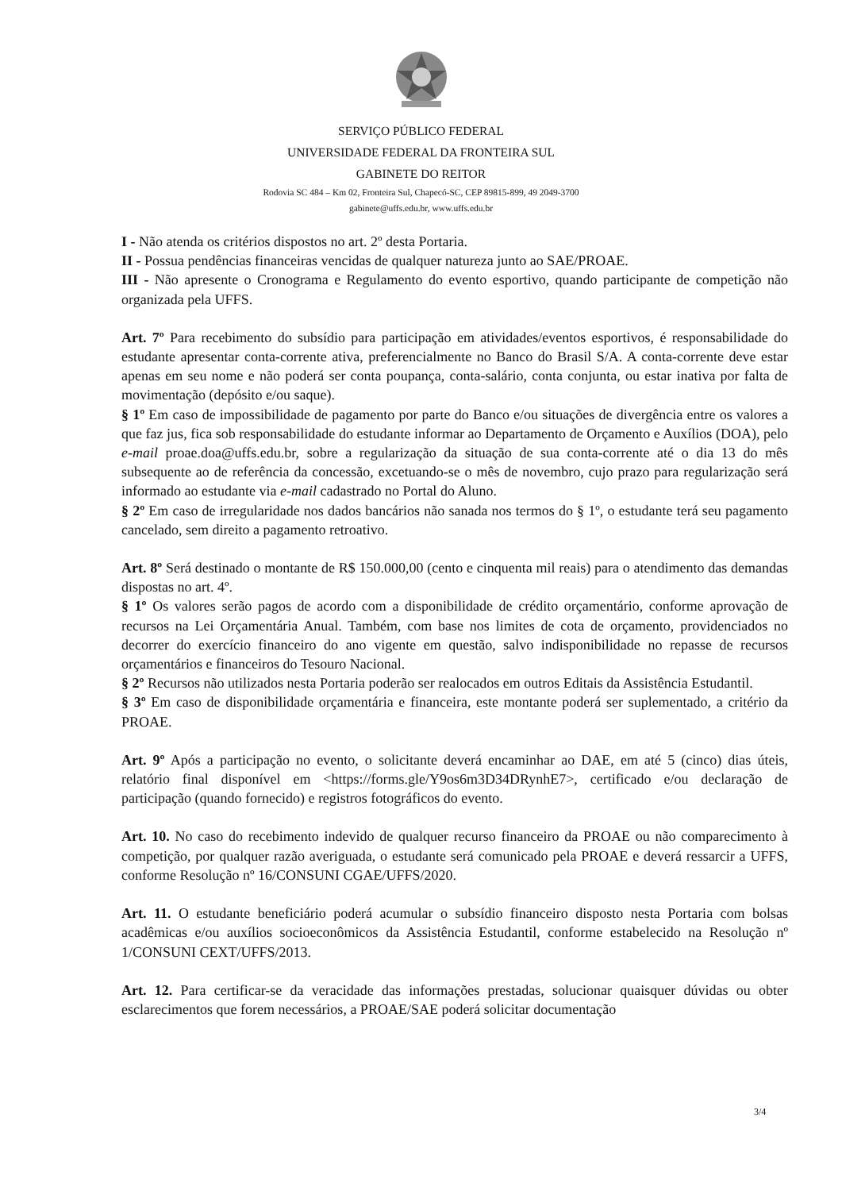SERVIÇO PÚBLICO FEDERAL
UNIVERSIDADE FEDERAL DA FRONTEIRA SUL
GABINETE DO REITOR
Rodovia SC 484 – Km 02, Fronteira Sul, Chapecó-SC, CEP 89815-899, 49 2049-3700
gabinete@uffs.edu.br, www.uffs.edu.br
I - Não atenda os critérios dispostos no art. 2º desta Portaria.
II - Possua pendências financeiras vencidas de qualquer natureza junto ao SAE/PROAE.
III - Não apresente o Cronograma e Regulamento do evento esportivo, quando participante de competição não organizada pela UFFS.
Art. 7º Para recebimento do subsídio para participação em atividades/eventos esportivos, é responsabilidade do estudante apresentar conta-corrente ativa, preferencialmente no Banco do Brasil S/A. A conta-corrente deve estar apenas em seu nome e não poderá ser conta poupança, conta-salário, conta conjunta, ou estar inativa por falta de movimentação (depósito e/ou saque).
§ 1º Em caso de impossibilidade de pagamento por parte do Banco e/ou situações de divergência entre os valores a que faz jus, fica sob responsabilidade do estudante informar ao Departamento de Orçamento e Auxílios (DOA), pelo e-mail proae.doa@uffs.edu.br, sobre a regularização da situação de sua conta-corrente até o dia 13 do mês subsequente ao de referência da concessão, excetuando-se o mês de novembro, cujo prazo para regularização será informado ao estudante via e-mail cadastrado no Portal do Aluno.
§ 2º Em caso de irregularidade nos dados bancários não sanada nos termos do § 1º, o estudante terá seu pagamento cancelado, sem direito a pagamento retroativo.
Art. 8º Será destinado o montante de R$ 150.000,00 (cento e cinquenta mil reais) para o atendimento das demandas dispostas no art. 4º.
§ 1º Os valores serão pagos de acordo com a disponibilidade de crédito orçamentário, conforme aprovação de recursos na Lei Orçamentária Anual. Também, com base nos limites de cota de orçamento, providenciados no decorrer do exercício financeiro do ano vigente em questão, salvo indisponibilidade no repasse de recursos orçamentários e financeiros do Tesouro Nacional.
§ 2º Recursos não utilizados nesta Portaria poderão ser realocados em outros Editais da Assistência Estudantil.
§ 3º Em caso de disponibilidade orçamentária e financeira, este montante poderá ser suplementado, a critério da PROAE.
Art. 9º Após a participação no evento, o solicitante deverá encaminhar ao DAE, em até 5 (cinco) dias úteis, relatório final disponível em <https://forms.gle/Y9os6m3D34DRynhE7>, certificado e/ou declaração de participação (quando fornecido) e registros fotográficos do evento.
Art. 10. No caso do recebimento indevido de qualquer recurso financeiro da PROAE ou não comparecimento à competição, por qualquer razão averiguada, o estudante será comunicado pela PROAE e deverá ressarcir a UFFS, conforme Resolução nº 16/CONSUNI CGAE/UFFS/2020.
Art. 11. O estudante beneficiário poderá acumular o subsídio financeiro disposto nesta Portaria com bolsas acadêmicas e/ou auxílios socioeconômicos da Assistência Estudantil, conforme estabelecido na Resolução nº 1/CONSUNI CEXT/UFFS/2013.
Art. 12. Para certificar-se da veracidade das informações prestadas, solucionar quaisquer dúvidas ou obter esclarecimentos que forem necessários, a PROAE/SAE poderá solicitar documentação
3/4